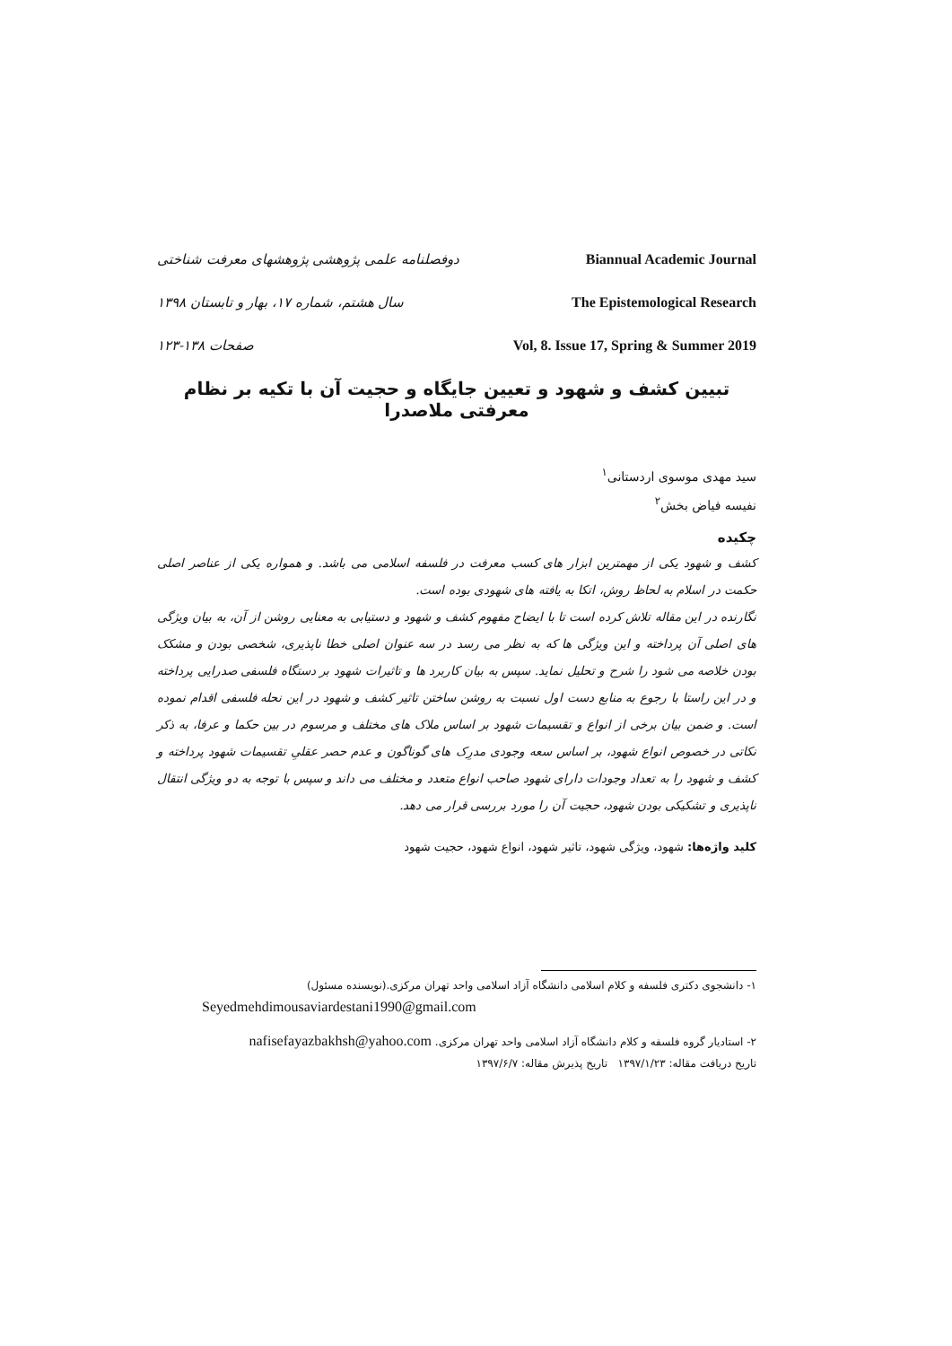دوفصلنامه علمی پژوهشی پژوهشهای معرفت شناختی Biannual Academic Journal
سال هشتم، شماره ۱۷، بهار و تابستان ۱۳۹۸ The Epistemological Research
صفحات ۱۳۸-۱۲۳ Vol, 8. Issue 17, Spring & Summer 2019
تبیین کشف و شهود و تعیین جایگاه و حجیت آن با تکیه بر نظام معرفتی ملاصدرا
سید مهدی موسوی اردستانی<sup>۱</sup>
نفیسه فیاض بخش<sup>۲</sup>
چکیده
کشف و شهود یکی از مهمترین ابزار های کسب معرفت در فلسفه اسلامی می باشد. و همواره یکی از عناصر اصلی حکمت در اسلام به لحاظ روش، اتکا به یافته های شهودی بوده است.
نگارنده در این مقاله تلاش کرده است تا با ایضاح مفهوم کشف و شهود و دستیابی به معنایی روشن از آن، به بیان ویژگی های اصلی آن پرداخته و این ویژگی ها که به نظر می رسد در سه عنوان اصلی خطا ناپذیری، شخصی بودن و مشکک بودن خلاصه می شود را شرح و تحلیل نماید. سپس به بیان کاربرد ها و تاثیرات شهود بر دستگاه فلسفی صدرایی پرداخته و در این راستا با رجوع به منابع دست اول نسبت به روشن ساختن تاثیر کشف و شهود در این نحله فلسفی اقدام نموده است. و ضمن بیان برخی از انواع و تقسیمات شهود بر اساس ملاک های مختلف و مرسوم در بین حکما و عرفا، به ذکر نکاتی در خصوص انواع شهود، بر اساس سعه وجودی مدرِک های گوناگون و عدم حصر عقلیِ تقسیمات شهود پرداخته و کشف و شهود را به تعداد وجودات دارای شهود صاحب انواع متعدد و مختلف می داند و سپس با توجه به دو ویژگی انتقال ناپذیری و تشکیکی بودن شهود، حجیت آن را مورد بررسی قرار می دهد.
کلید واژه‌ها: شهود، ویژگی شهود، تاثیر شهود، انواع شهود، حجیت شهود
۱- دانشجوی دکتری فلسفه و کلام اسلامی دانشگاه آزاد اسلامی واحد تهران مرکزی.(نویسنده مسئول)
Seyedmehdimousaviardestani1990@gmail.com
۲- استادیار گروه فلسفه و کلام دانشگاه آزاد اسلامی واحد تهران مرکزی. nafisefayazbakhsh@yahoo.com
تاریخ دریافت مقاله: ۱۳۹۷/۱/۲۳ تاریخ پذیرش مقاله: ۱۳۹۷/۶/۷